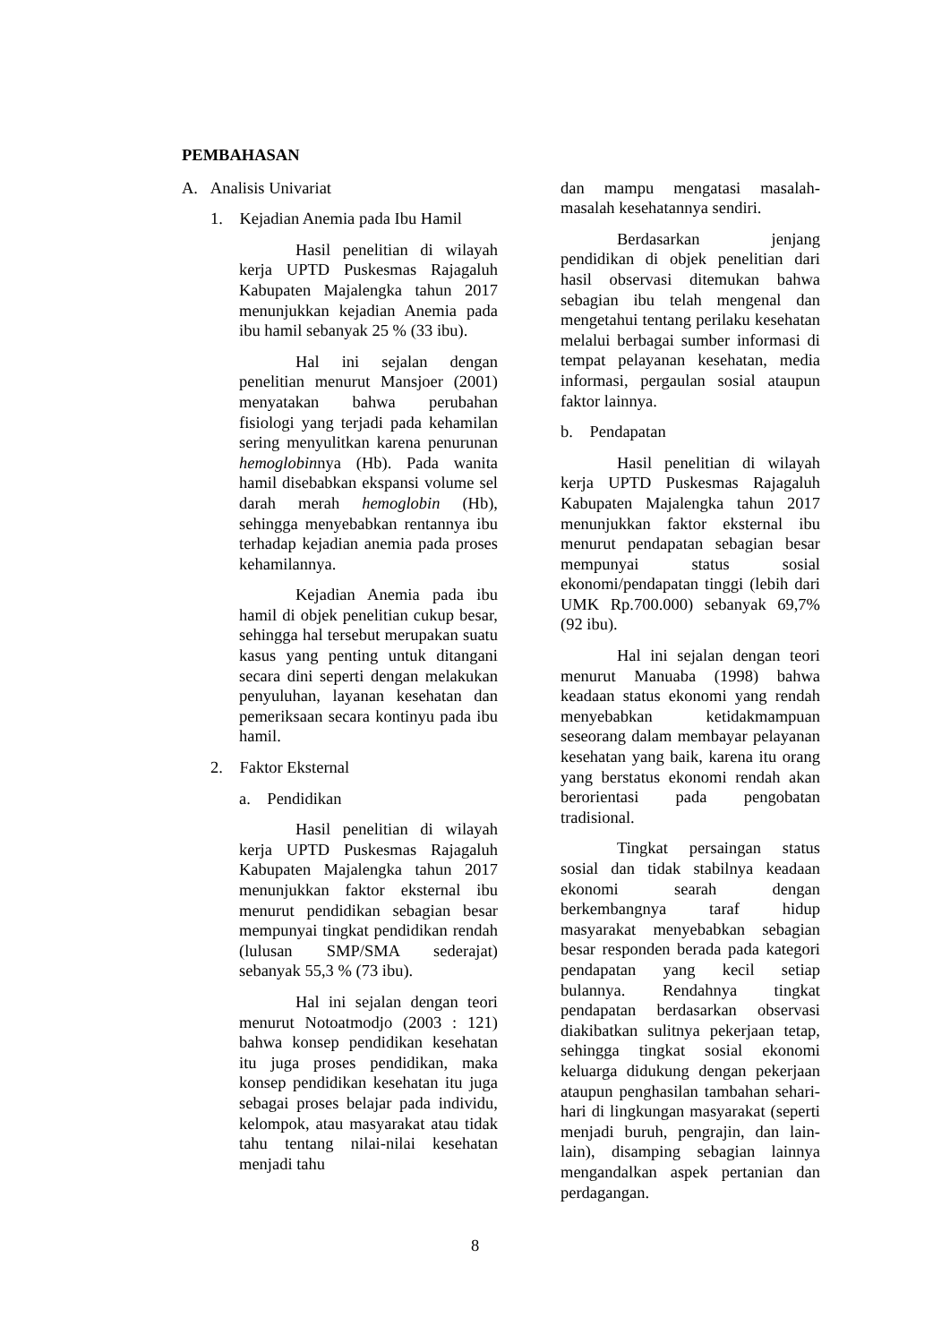PEMBAHASAN
A. Analisis Univariat
1. Kejadian Anemia pada Ibu Hamil
Hasil penelitian di wilayah kerja UPTD Puskesmas Rajagaluh Kabupaten Majalengka tahun 2017 menunjukkan kejadian Anemia pada ibu hamil sebanyak 25 % (33 ibu).
Hal ini sejalan dengan penelitian menurut Mansjoer (2001) menyatakan bahwa perubahan fisiologi yang terjadi pada kehamilan sering menyulitkan karena penurunan hemoglobinnya (Hb). Pada wanita hamil disebabkan ekspansi volume sel darah merah hemoglobin (Hb), sehingga menyebabkan rentannya ibu terhadap kejadian anemia pada proses kehamilannya.
Kejadian Anemia pada ibu hamil di objek penelitian cukup besar, sehingga hal tersebut merupakan suatu kasus yang penting untuk ditangani secara dini seperti dengan melakukan penyuluhan, layanan kesehatan dan pemeriksaan secara kontinyu pada ibu hamil.
2. Faktor Eksternal
a. Pendidikan
Hasil penelitian di wilayah kerja UPTD Puskesmas Rajagaluh Kabupaten Majalengka tahun 2017 menunjukkan faktor eksternal ibu menurut pendidikan sebagian besar mempunyai tingkat pendidikan rendah (lulusan SMP/SMA sederajat) sebanyak 55,3 % (73 ibu).
Hal ini sejalan dengan teori menurut Notoatmodjo (2003 : 121) bahwa konsep pendidikan kesehatan itu juga proses pendidikan, maka konsep pendidikan kesehatan itu juga sebagai proses belajar pada individu, kelompok, atau masyarakat atau tidak tahu tentang nilai-nilai kesehatan menjadi tahu
dan mampu mengatasi masalah-masalah kesehatannya sendiri.
Berdasarkan jenjang pendidikan di objek penelitian dari hasil observasi ditemukan bahwa sebagian ibu telah mengenal dan mengetahui tentang perilaku kesehatan melalui berbagai sumber informasi di tempat pelayanan kesehatan, media informasi, pergaulan sosial ataupun faktor lainnya.
b. Pendapatan
Hasil penelitian di wilayah kerja UPTD Puskesmas Rajagaluh Kabupaten Majalengka tahun 2017 menunjukkan faktor eksternal ibu menurut pendapatan sebagian besar mempunyai status sosial ekonomi/pendapatan tinggi (lebih dari UMK Rp.700.000) sebanyak 69,7% (92 ibu).
Hal ini sejalan dengan teori menurut Manuaba (1998) bahwa keadaan status ekonomi yang rendah menyebabkan ketidakmampuan seseorang dalam membayar pelayanan kesehatan yang baik, karena itu orang yang berstatus ekonomi rendah akan berorientasi pada pengobatan tradisional.
Tingkat persaingan status sosial dan tidak stabilnya keadaan ekonomi searah dengan berkembangnya taraf hidup masyarakat menyebabkan sebagian besar responden berada pada kategori pendapatan yang kecil setiap bulannya. Rendahnya tingkat pendapatan berdasarkan observasi diakibatkan sulitnya pekerjaan tetap, sehingga tingkat sosial ekonomi keluarga didukung dengan pekerjaan ataupun penghasilan tambahan sehari-hari di lingkungan masyarakat (seperti menjadi buruh, pengrajin, dan lain-lain), disamping sebagian lainnya mengandalkan aspek pertanian dan perdagangan.
8